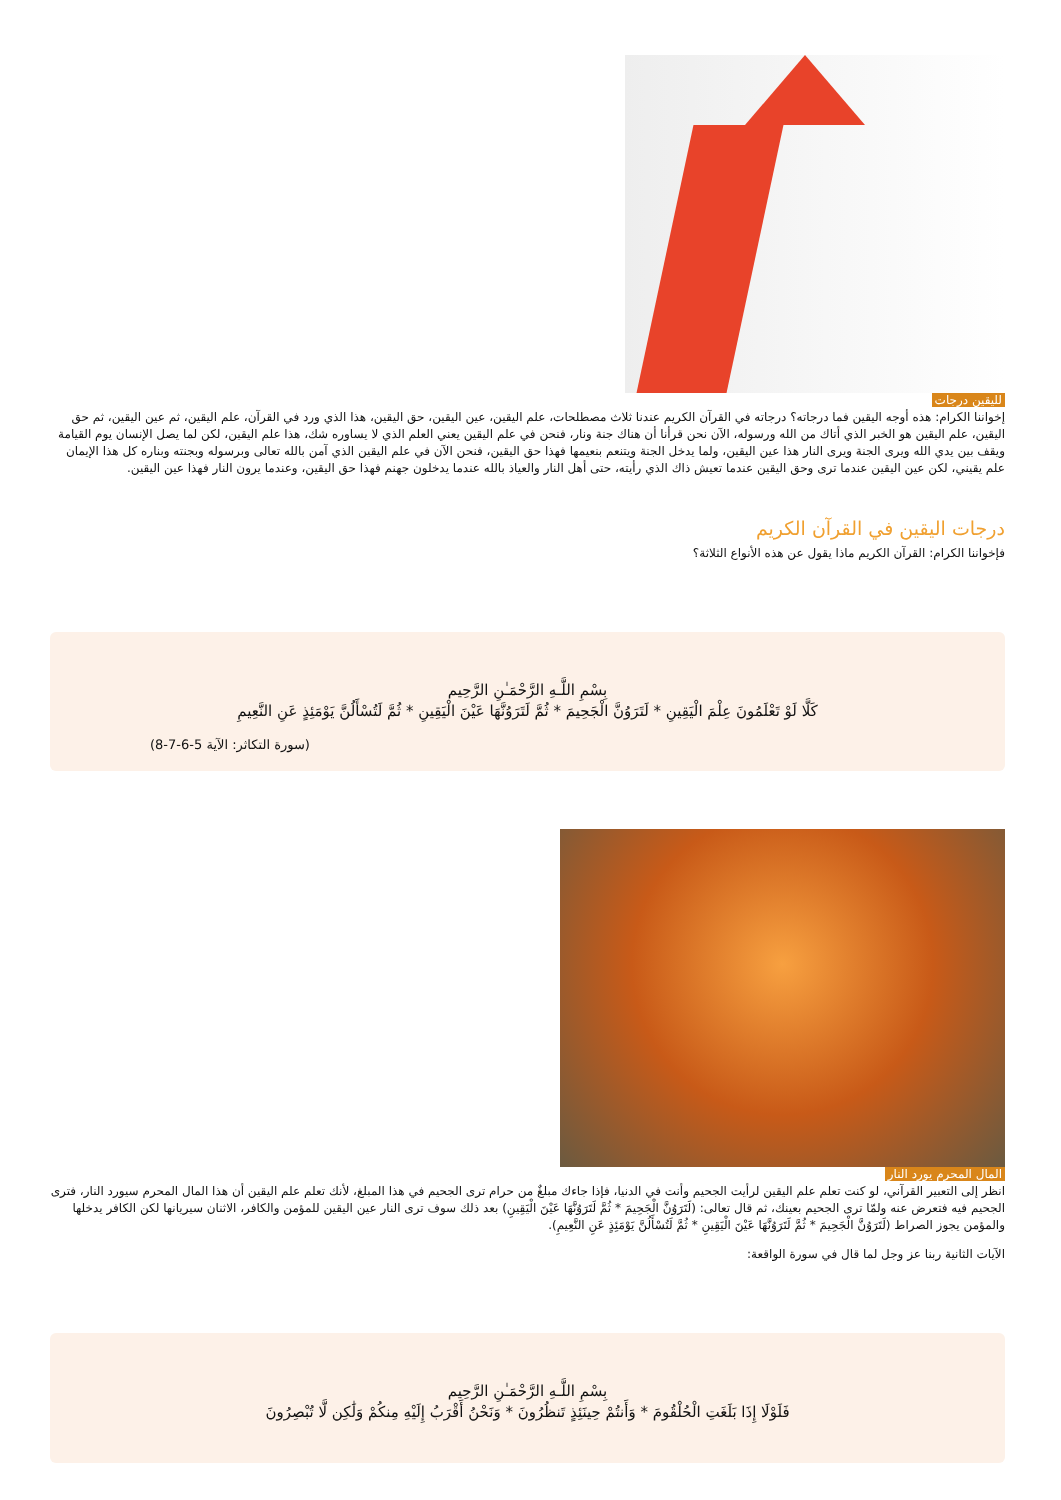لليقين درجات
إخواننا الكرام: هذه أوجه اليقين فما درجاته؟ درجاته في القرآن الكريم عندنا ثلاث مصطلحات، علم اليقين، عين اليقين، حق اليقين، هذا الذي ورد في القرآن، علم اليقين، ثم عين اليقين، ثم حق اليقين، علم اليقين هو الخبر الذي أتاك من الله ورسوله، الآن نحن قرأنا أن هناك جنة ونار، فنحن في علم اليقين يعني العلم الذي لا يساوره شك، هذا علم اليقين، لكن لما يصل الإنسان يوم القيامة ويقف بين يدي الله ويرى الجنة ويرى النار هذا عين اليقين، ولما يدخل الجنة ويتنعم بنعيمها فهذا حق اليقين، فنحن الآن في علم اليقين الذي آمن بالله تعالى وبرسوله وبجنته وبناره كل هذا الإيمان علم يقيني، لكن عين اليقين عندما ترى وحق اليقين عندما تعيش ذاك الذي رأيته، حتى أهل النار والعياذ بالله عندما يدخلون جهنم فهذا حق اليقين، وعندما يرون النار فهذا عين اليقين.
درجات اليقين في القرآن الكريم
فإخواننا الكرام: القرآن الكريم ماذا يقول عن هذه الأنواع الثلاثة؟
بِسْمِ اللَّـهِ الرَّحْمَـٰنِ الرَّحِيم
كَلَّا لَوْ تَعْلَمُونَ عِلْمَ الْيَقِينِ * لَتَرَوُنَّ الْجَحِيمَ * ثُمَّ لَتَرَوُنَّهَا عَيْنَ الْيَقِينِ * ثُمَّ لَتُسْأَلُنَّ يَوْمَئِذٍ عَنِ النَّعِيمِ
(سورة التكاثر: الآية 5-6-7-8)
المال المحرم يورد النار
انظر إلى التعبير القرآني، لو كنت تعلم علم اليقين لرأيت الجحيم وأنت في الدنيا، فإذا جاءك مبلغٌ من حرام ترى الجحيم في هذا المبلغ، لأنك تعلم علم اليقين أن هذا المال المحرم سيورد النار، فترى الجحيم فيه فتعرض عنه ولمّا ترى الجحيم بعينك، ثم قال تعالى: (لَتَرَوُنَّ الْجَحِيمَ * ثُمَّ لَتَرَوُنَّهَا عَيْنَ الْيَقِينِ) بعد ذلك سوف ترى النار عين اليقين للمؤمن والكافر، الاثنان سيريانها لكن الكافر يدخلها والمؤمن يجوز الصراط (لَتَرَوُنَّ الْجَحِيمَ * ثُمَّ لَتَرَوُنَّهَا عَيْنَ الْيَقِينِ * ثُمَّ لَتُسْأَلُنَّ يَوْمَئِذٍ عَنِ النَّعِيمِ).
الآيات الثانية ربنا عز وجل لما قال في سورة الواقعة:
بِسْمِ اللَّـهِ الرَّحْمَـٰنِ الرَّحِيم
فَلَوْلَا إِذَا بَلَغَتِ الْحُلْقُومَ * وَأَنتُمْ حِينَئِذٍ تَنظُرُونَ * وَنَحْنُ أَقْرَبُ إِلَيْهِ مِنكُمْ وَلَٰكِن لَّا تُبْصِرُونَ